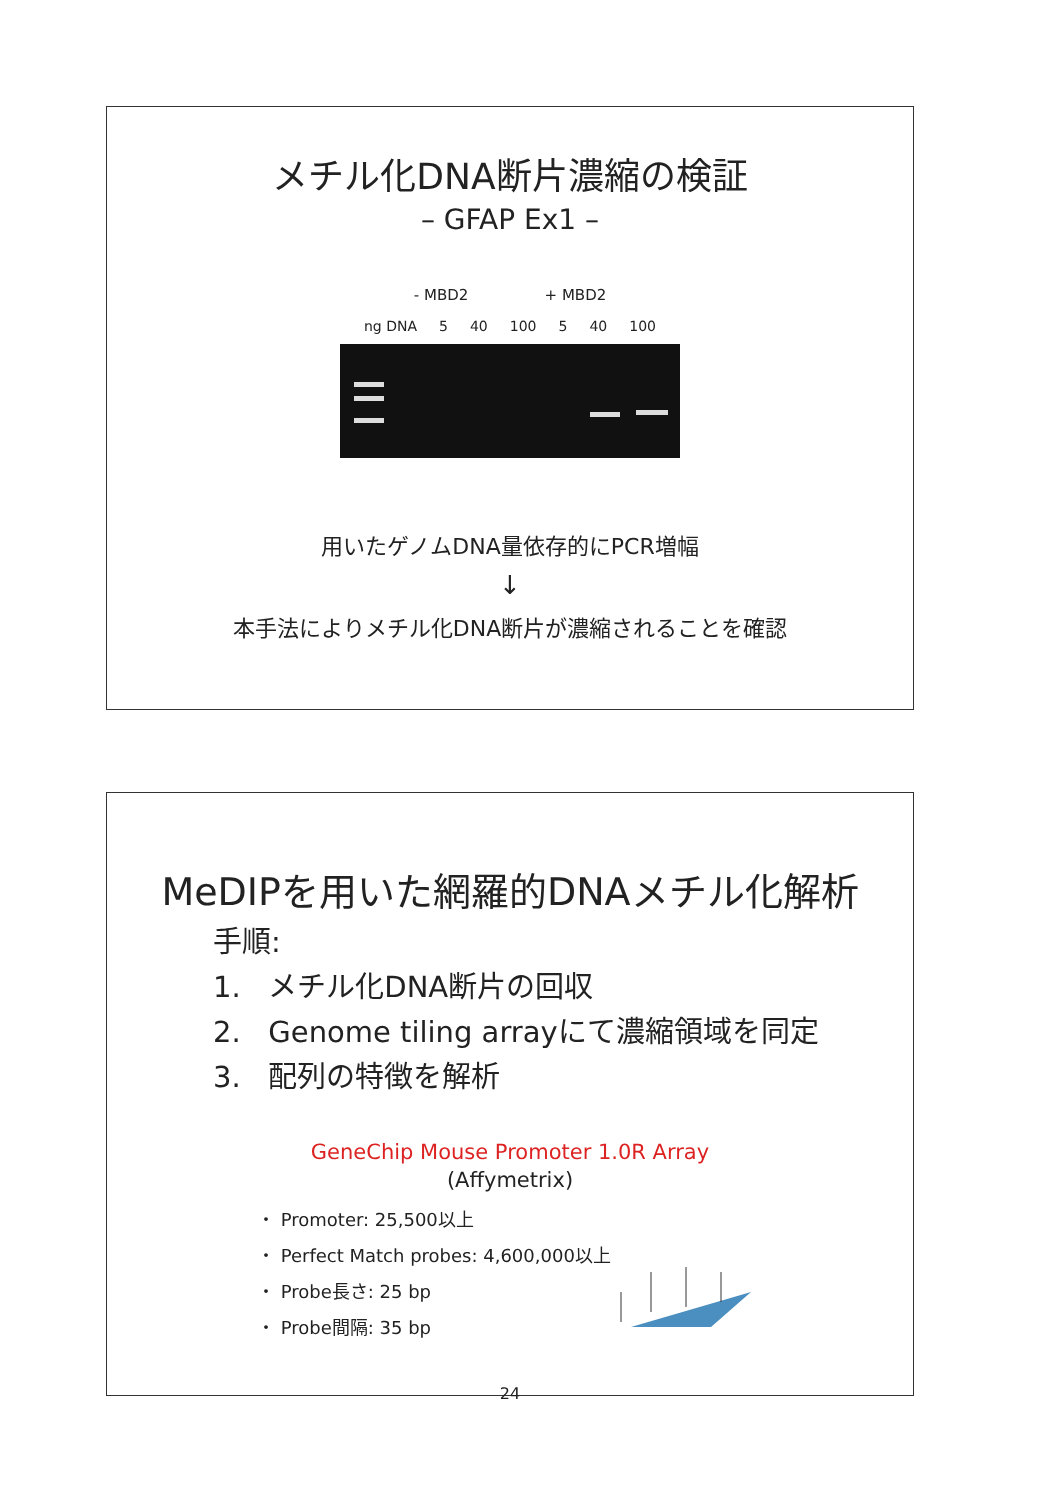メチル化DNA断片濃縮の検証
– GFAP Ex1 –
- MBD2 + MBD2
ng DNA 5 40 100 5 40 100
用いたゲノムDNA量依存的にPCR増幅
↓
本手法によりメチル化DNA断片が濃縮されることを確認
MeDIPを用いた網羅的DNAメチル化解析
手順:
1. メチル化DNA断片の回収
2. Genome tiling arrayにて濃縮領域を同定
3. 配列の特徴を解析
GeneChip Mouse Promoter 1.0R Array
(Affymetrix)
・ Promoter: 25,500以上
・ Perfect Match probes: 4,600,000以上
・ Probe長さ: 25 bp
・ Probe間隔: 35 bp
24